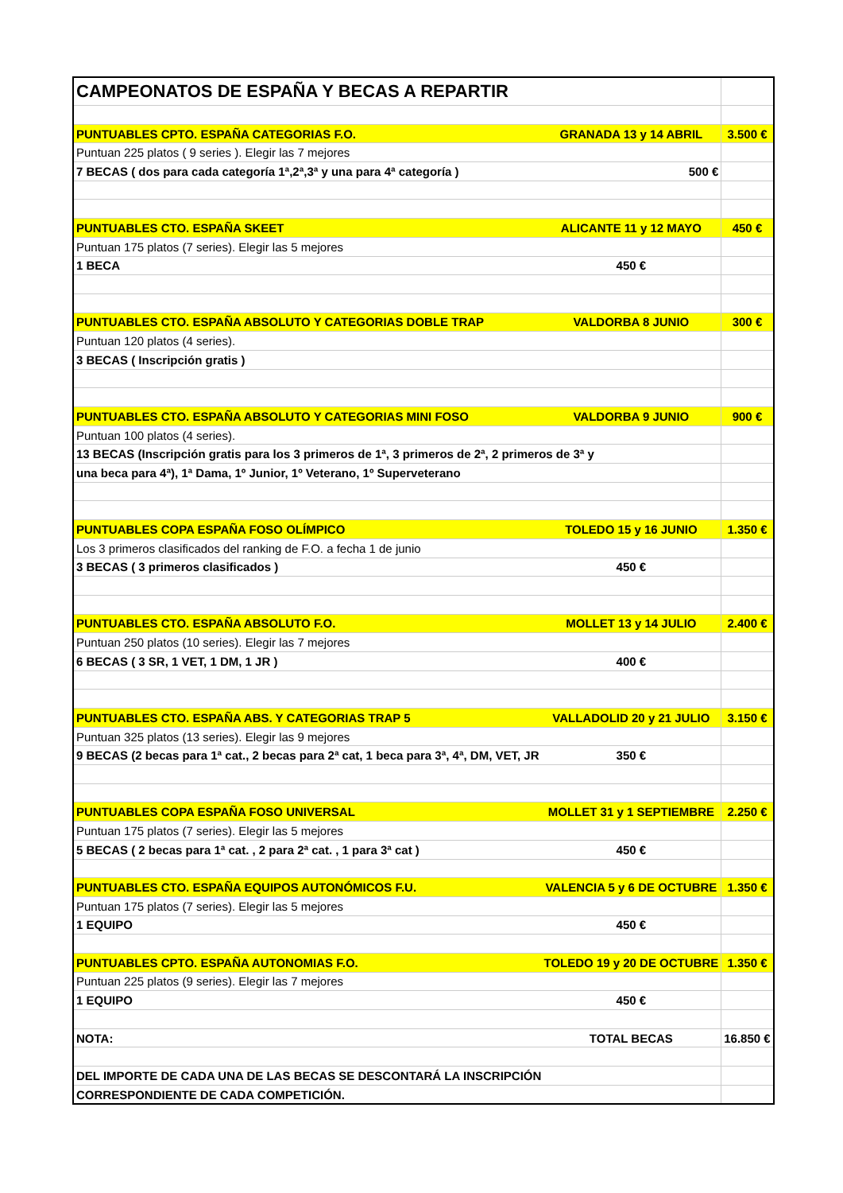| CAMPEONATOS DE ESPAÑA Y BECAS A REPARTIR | | |
| PUNTUABLES CPTO. ESPAÑA CATEGORIAS F.O. | GRANADA 13 y 14 ABRIL | 3.500 € |
| Puntuan 225 platos ( 9 series ). Elegir las 7 mejores | | |
| 7 BECAS ( dos para cada categoría 1ª,2ª,3ª y una para 4ª categoría ) | 500 € | |
| PUNTUABLES CTO. ESPAÑA SKEET | ALICANTE 11 y 12 MAYO | 450 € |
| Puntuan 175 platos (7 series). Elegir las 5 mejores | | |
| 1 BECA | 450 € | |
| PUNTUABLES CTO. ESPAÑA ABSOLUTO Y CATEGORIAS DOBLE TRAP | VALDORBA 8 JUNIO | 300 € |
| Puntuan 120 platos (4 series). | | |
| 3 BECAS ( Inscripción gratis ) | | |
| PUNTUABLES CTO. ESPAÑA ABSOLUTO Y CATEGORIAS MINI FOSO | VALDORBA 9 JUNIO | 900 € |
| Puntuan 100 platos (4 series). | | |
| 13 BECAS (Inscripción gratis para los 3 primeros de 1ª, 3 primeros de 2ª, 2 primeros de 3ª y | | |
| una beca para 4ª), 1ª Dama, 1º Junior, 1º Veterano, 1º Superveterano | | |
| PUNTUABLES COPA ESPAÑA FOSO OLÍMPICO | TOLEDO 15 y 16 JUNIO | 1.350 € |
| Los 3 primeros clasificados del ranking de F.O. a fecha 1 de junio | | |
| 3 BECAS ( 3 primeros clasificados ) | 450 € | |
| PUNTUABLES CTO. ESPAÑA ABSOLUTO F.O. | MOLLET 13 y 14 JULIO | 2.400 € |
| Puntuan 250 platos (10 series). Elegir las 7 mejores | | |
| 6 BECAS ( 3 SR, 1 VET, 1 DM, 1 JR ) | 400 € | |
| PUNTUABLES CTO. ESPAÑA ABS. Y CATEGORIAS TRAP 5 | VALLADOLID 20 y 21 JULIO | 3.150 € |
| Puntuan 325 platos (13 series). Elegir las 9 mejores | | |
| 9 BECAS (2 becas para 1ª cat., 2 becas para 2ª cat, 1 beca para 3ª, 4ª, DM, VET, JR | 350 € | |
| PUNTUABLES COPA ESPAÑA FOSO UNIVERSAL | MOLLET 31 y 1 SEPTIEMBRE | 2.250 € |
| Puntuan 175 platos (7 series). Elegir las 5 mejores | | |
| 5 BECAS ( 2 becas para 1ª cat. , 2 para 2ª cat. , 1 para 3ª cat ) | 450 € | |
| PUNTUABLES CTO. ESPAÑA EQUIPOS AUTONÓMICOS F.U. | VALENCIA 5 y 6 DE OCTUBRE | 1.350 € |
| Puntuan 175 platos (7 series). Elegir las 5 mejores | | |
| 1 EQUIPO | 450 € | |
| PUNTUABLES CPTO. ESPAÑA AUTONOMIAS F.O. | TOLEDO 19 y 20 DE OCTUBRE | 1.350 € |
| Puntuan 225 platos (9 series). Elegir las 7 mejores | | |
| 1 EQUIPO | 450 € | |
| NOTA: | TOTAL BECAS | 16.850 € |
| DEL IMPORTE DE CADA UNA DE LAS BECAS SE DESCONTARÁ LA INSCRIPCIÓN | | |
| CORRESPONDIENTE DE CADA COMPETICIÓN. | | |